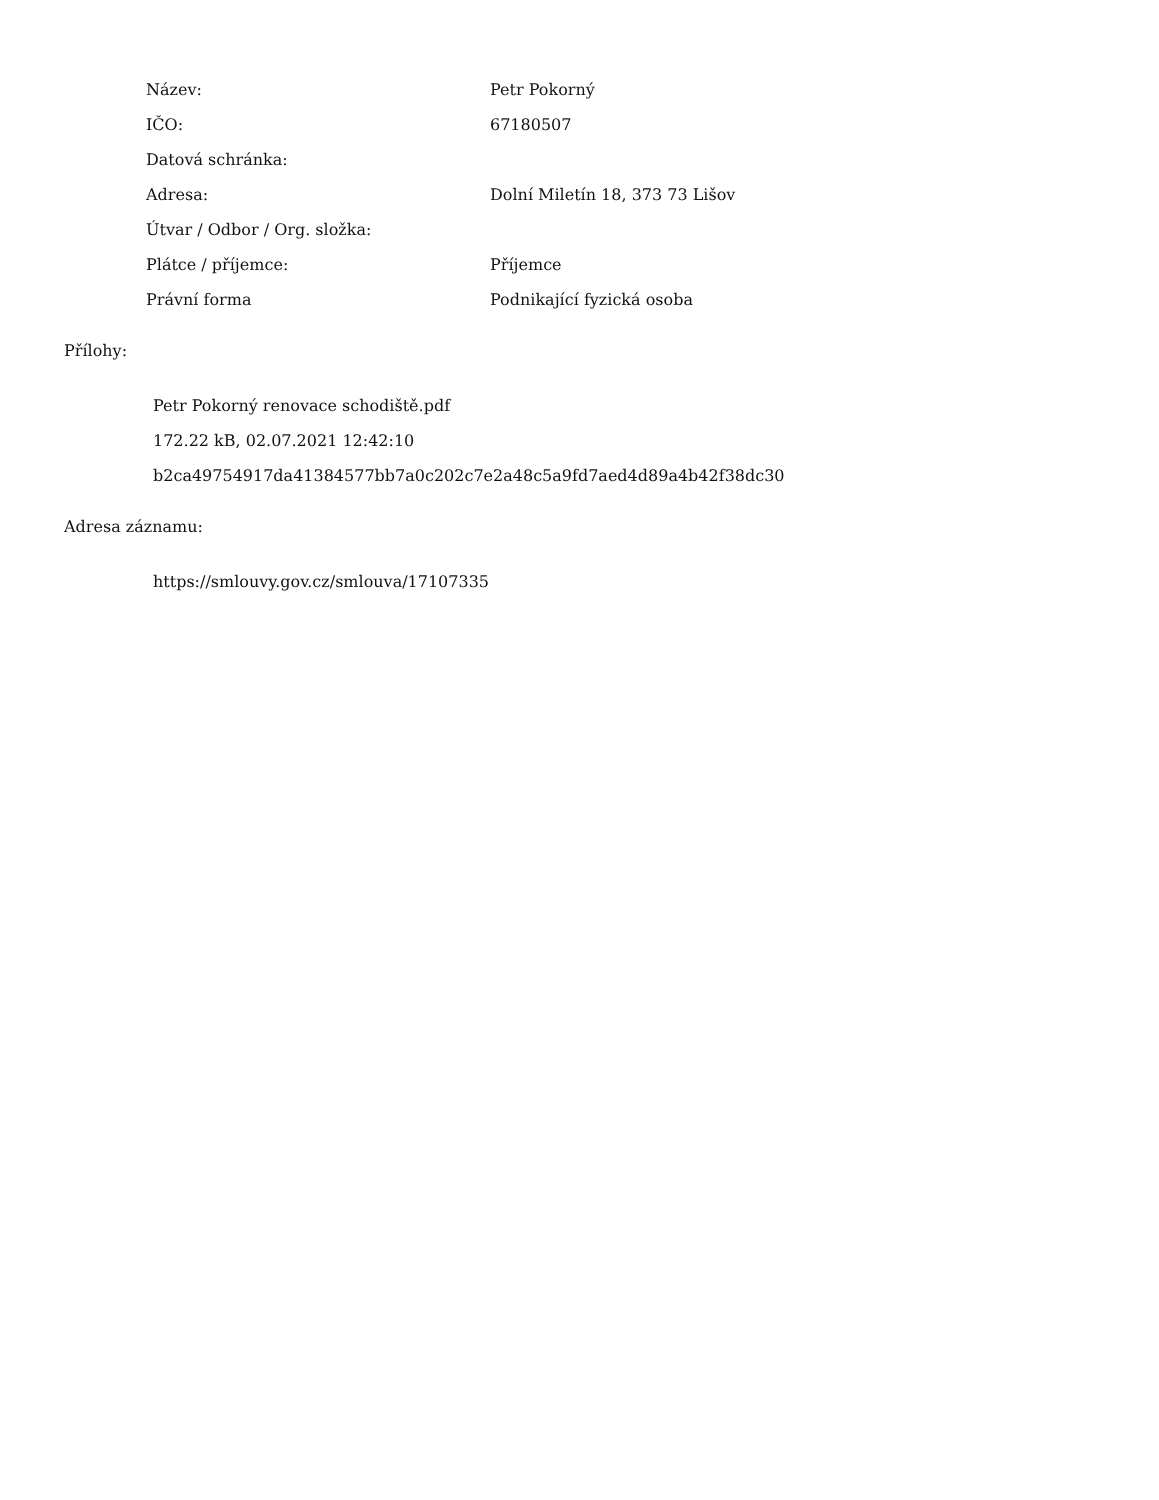| Název: | Petr Pokorný |
| IČO: | 67180507 |
| Datová schránka: | |
| Adresa: | Dolní Miletín 18, 373 73 Lišov |
| Útvar / Odbor / Org. složka: | |
| Plátce / příjemce: | Příjemce |
| Právní forma | Podnikající fyzická osoba |
Přílohy:
Petr Pokorný renovace schodiště.pdf
172.22 kB, 02.07.2021 12:42:10
b2ca49754917da41384577bb7a0c202c7e2a48c5a9fd7aed4d89a4b42f38dc30
Adresa záznamu:
https://smlouvy.gov.cz/smlouva/17107335